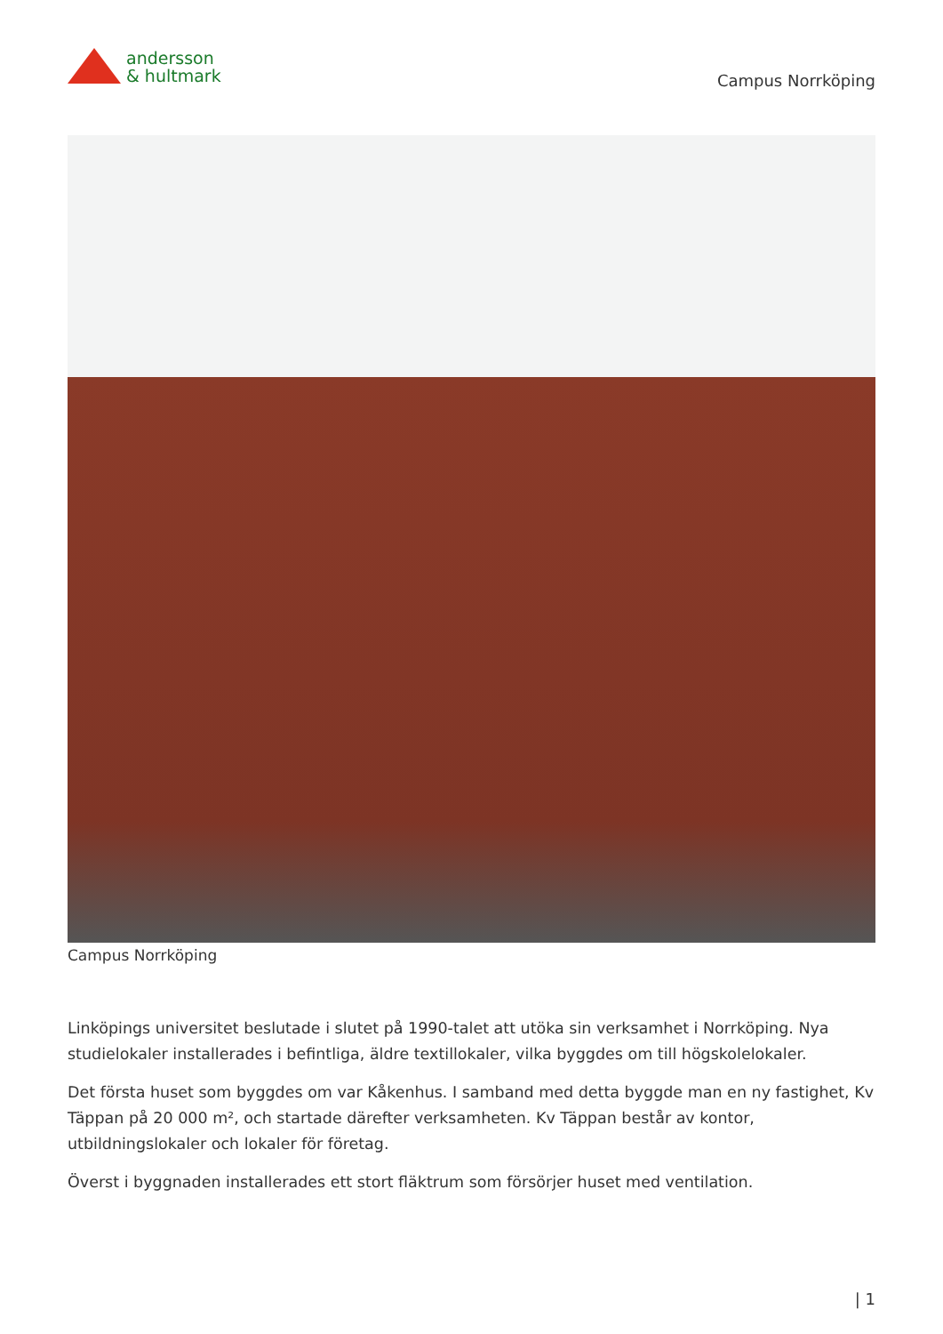andersson
& hultmark
Campus Norrköping
Campus Norrköping
Linköpings universitet beslutade i slutet på 1990-talet att utöka sin verksamhet i Norrköping. Nya studielokaler installerades i befintliga, äldre textillokaler, vilka byggdes om till högskolelokaler.
Det första huset som byggdes om var Kåkenhus. I samband med detta byggde man en ny fastighet, Kv Täppan på 20 000 m², och startade därefter verksamheten. Kv Täppan består av kontor, utbildningslokaler och lokaler för företag.
Överst i byggnaden installerades ett stort fläktrum som försörjer huset med ventilation.
| 1